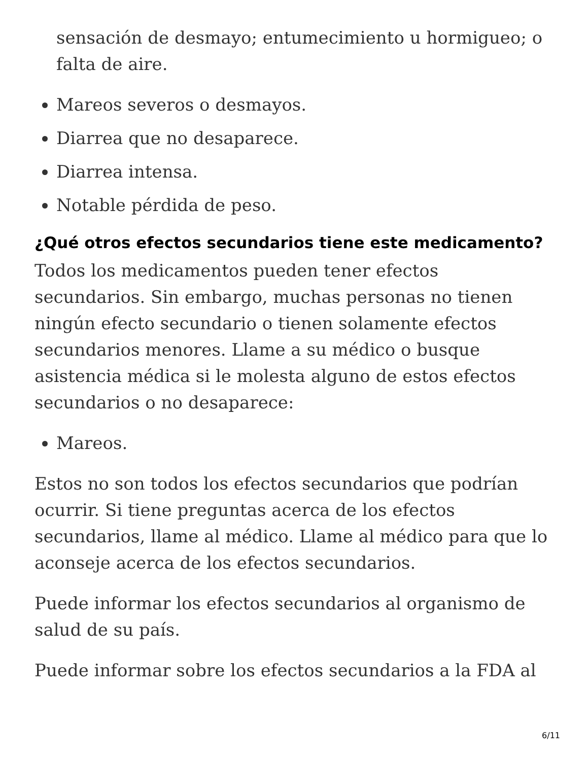sensación de desmayo; entumecimiento u hormigueo; o falta de aire.
Mareos severos o desmayos.
Diarrea que no desaparece.
Diarrea intensa.
Notable pérdida de peso.
¿Qué otros efectos secundarios tiene este medicamento?
Todos los medicamentos pueden tener efectos secundarios. Sin embargo, muchas personas no tienen ningún efecto secundario o tienen solamente efectos secundarios menores. Llame a su médico o busque asistencia médica si le molesta alguno de estos efectos secundarios o no desaparece:
Mareos.
Estos no son todos los efectos secundarios que podrían ocurrir. Si tiene preguntas acerca de los efectos secundarios, llame al médico. Llame al médico para que lo aconseje acerca de los efectos secundarios.
Puede informar los efectos secundarios al organismo de salud de su país.
Puede informar sobre los efectos secundarios a la FDA al
6/11